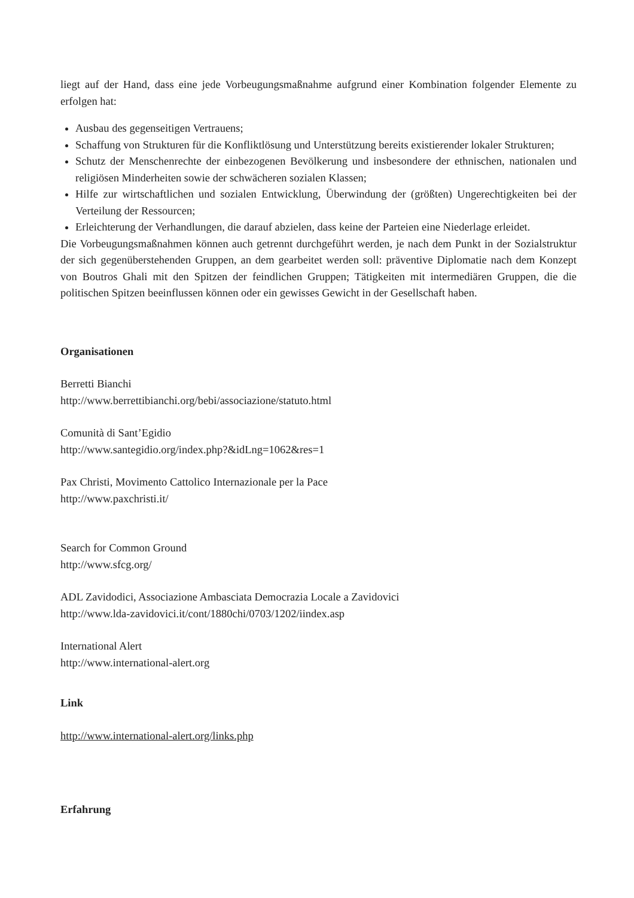liegt auf der Hand, dass eine jede Vorbeugungsmaßnahme aufgrund einer Kombination folgender Elemente zu erfolgen hat:
Ausbau des gegenseitigen Vertrauens;
Schaffung von Strukturen für die Konfliktlösung und Unterstützung bereits existierender lokaler Strukturen;
Schutz der Menschenrechte der einbezogenen Bevölkerung und insbesondere der ethnischen, nationalen und religiösen Minderheiten sowie der schwächeren sozialen Klassen;
Hilfe zur wirtschaftlichen und sozialen Entwicklung, Überwindung der (größten) Ungerechtigkeiten bei der Verteilung der Ressourcen;
Erleichterung der Verhandlungen, die darauf abzielen, dass keine der Parteien eine Niederlage erleidet.
Die Vorbeugungsmaßnahmen können auch getrennt durchgeführt werden, je nach dem Punkt in der Sozialstruktur der sich gegenüberstehenden Gruppen, an dem gearbeitet werden soll: präventive Diplomatie nach dem Konzept von Boutros Ghali mit den Spitzen der feindlichen Gruppen; Tätigkeiten mit intermediären Gruppen, die die politischen Spitzen beeinflussen können oder ein gewisses Gewicht in der Gesellschaft haben.
Organisationen
Berretti Bianchi
http://www.berrettibianchi.org/bebi/associazione/statuto.html
Comunità di Sant’Egidio
http://www.santegidio.org/index.php?&idLng=1062&res=1
Pax Christi, Movimento Cattolico Internazionale per la Pace
http://www.paxchristi.it/
Search for Common Ground
http://www.sfcg.org/
ADL Zavidodici, Associazione Ambasciata Democrazia Locale a Zavidovici
http://www.lda-zavidovici.it/cont/1880chi/0703/1202/iindex.asp
International Alert
http://www.international-alert.org
Link
http://www.international-alert.org/links.php
Erfahrung